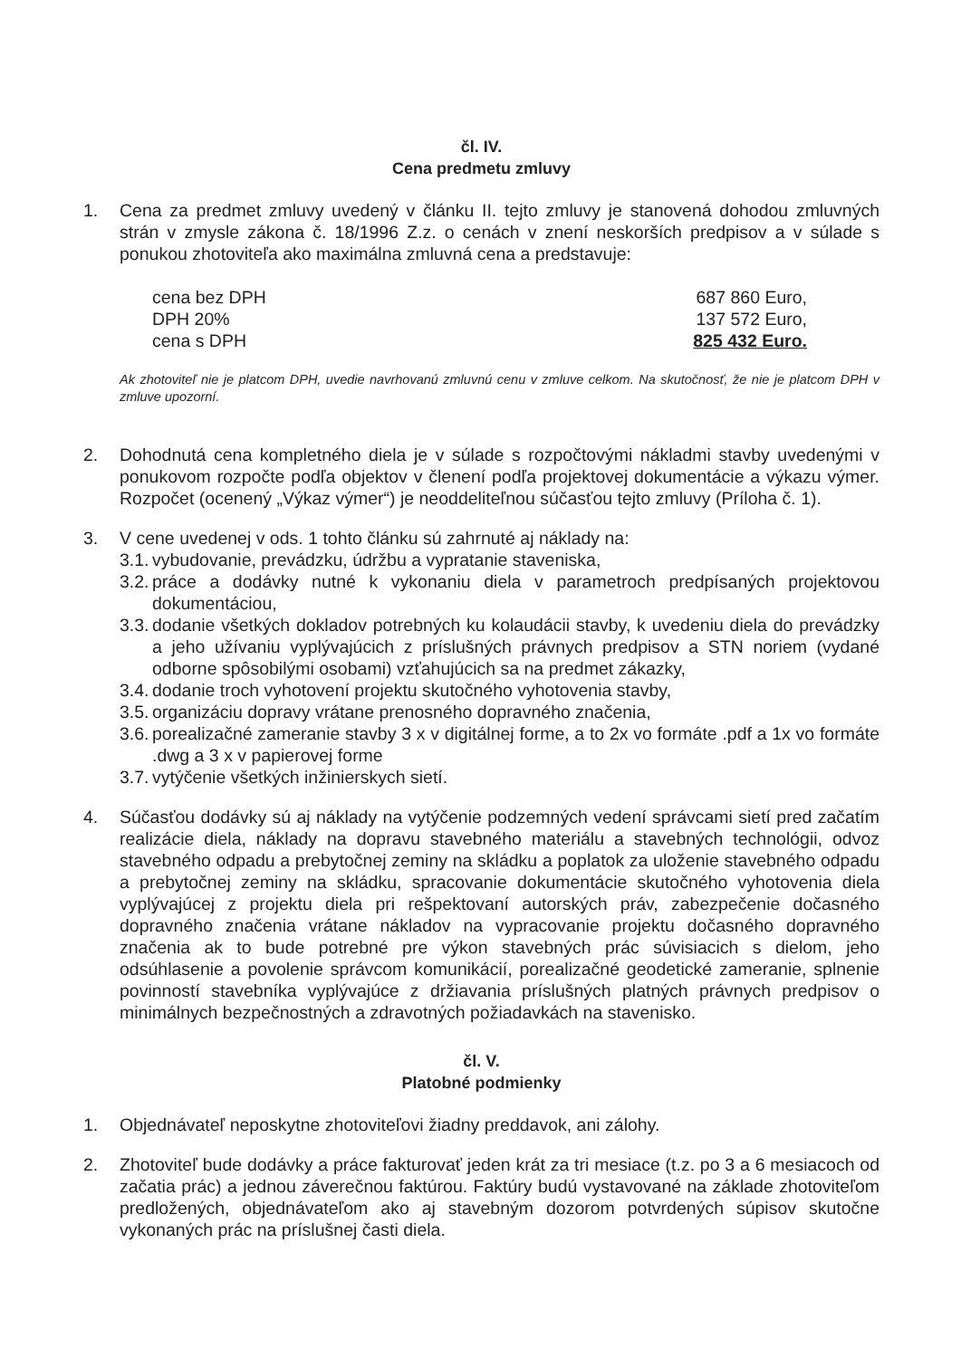čl. IV.
Cena predmetu zmluvy
1. Cena za predmet zmluvy uvedený v článku II. tejto zmluvy je stanovená dohodou zmluvných strán v zmysle zákona č. 18/1996 Z.z. o cenách v znení neskorších predpisov a v súlade s ponukou zhotoviteľa ako maximálna zmluvná cena a predstavuje:
cena bez DPH
DPH 20%
cena s DPH
687 860 Euro,
137 572 Euro,
825 432 Euro.
Ak zhotoviteľ nie je platcom DPH, uvedie navrhovanú zmluvnú cenu v zmluve celkom. Na skutočnosť, že nie je platcom DPH v zmluve upozorní.
2. Dohodnutá cena kompletného diela je v súlade s rozpočtovými nákladmi stavby uvedenými v ponukovom rozpočte podľa objektov v členení podľa projektovej dokumentácie a výkazu výmer. Rozpočet (ocenený „Výkaz výmer“) je neoddeliteľnou súčasťou tejto zmluvy (Príloha č. 1).
3. V cene uvedenej v ods. 1 tohto článku sú zahrnuté aj náklady na:
3.1.
vybudovanie, prevádzku, údržbu a vypratanie staveniska,
3.2.
práce a dodávky nutné k vykonaniu diela v parametroch predpísaných projektovou dokumentáciou,
3.3.
dodanie všetkých dokladov potrebných ku kolaudácii stavby, k uvedeniu diela do prevádzky a jeho užívaniu vyplývajúcich z príslušných právnych predpisov a STN noriem (vydané odborne spôsobilými osobami) vzťahujúcich sa na predmet zákazky,
3.4.
dodanie troch vyhotovení projektu skutočného vyhotovenia stavby,
3.5.
organizáciu dopravy vrátane prenosného dopravného značenia,
3.6.
porealizačné zameranie stavby 3 x v digitálnej forme, a to 2x vo formáte .pdf a 1x vo formáte .dwg a 3 x v papierovej forme
3.7.
vytýčenie všetkých inžinierskych sietí.
4. Súčasťou dodávky sú aj náklady na vytýčenie podzemných vedení správcami sietí pred začatím realizácie diela, náklady na dopravu stavebného materiálu a stavebných technológii, odvoz stavebného odpadu a prebytočnej zeminy na skládku a poplatok za uloženie stavebného odpadu a prebytočnej zeminy na skládku, spracovanie dokumentácie skutočného vyhotovenia diela vyplývajúcej z projektu diela pri rešpektovaní autorských práv, zabezpečenie dočasného dopravného značenia vrátane nákladov na vypracovanie projektu dočasného dopravného značenia ak to bude potrebné pre výkon stavebných prác súvisiacich s dielom, jeho odsúhlasenie a povolenie správcom komunikácií, porealizačné geodetické zameranie, splnenie povinností stavebníka vyplývajúce z držiavania príslušných platných právnych predpisov o minimálnych bezpečnostných a zdravotných požiadavkách na stavenisko.
čl. V.
Platobné podmienky
1. Objednávateľ neposkytne zhotoviteľovi žiadny preddavok, ani zálohy.
2. Zhotoviteľ bude dodávky a práce fakturovať jeden krát za tri mesiace (t.z. po 3 a 6 mesiacoch od začatia prác) a jednou záverečnou faktúrou. Faktúry budú vystavované na základe zhotoviteľom predložených, objednávateľom ako aj stavebným dozorom potvrdených súpisov skutočne vykonaných prác na príslušnej časti diela.